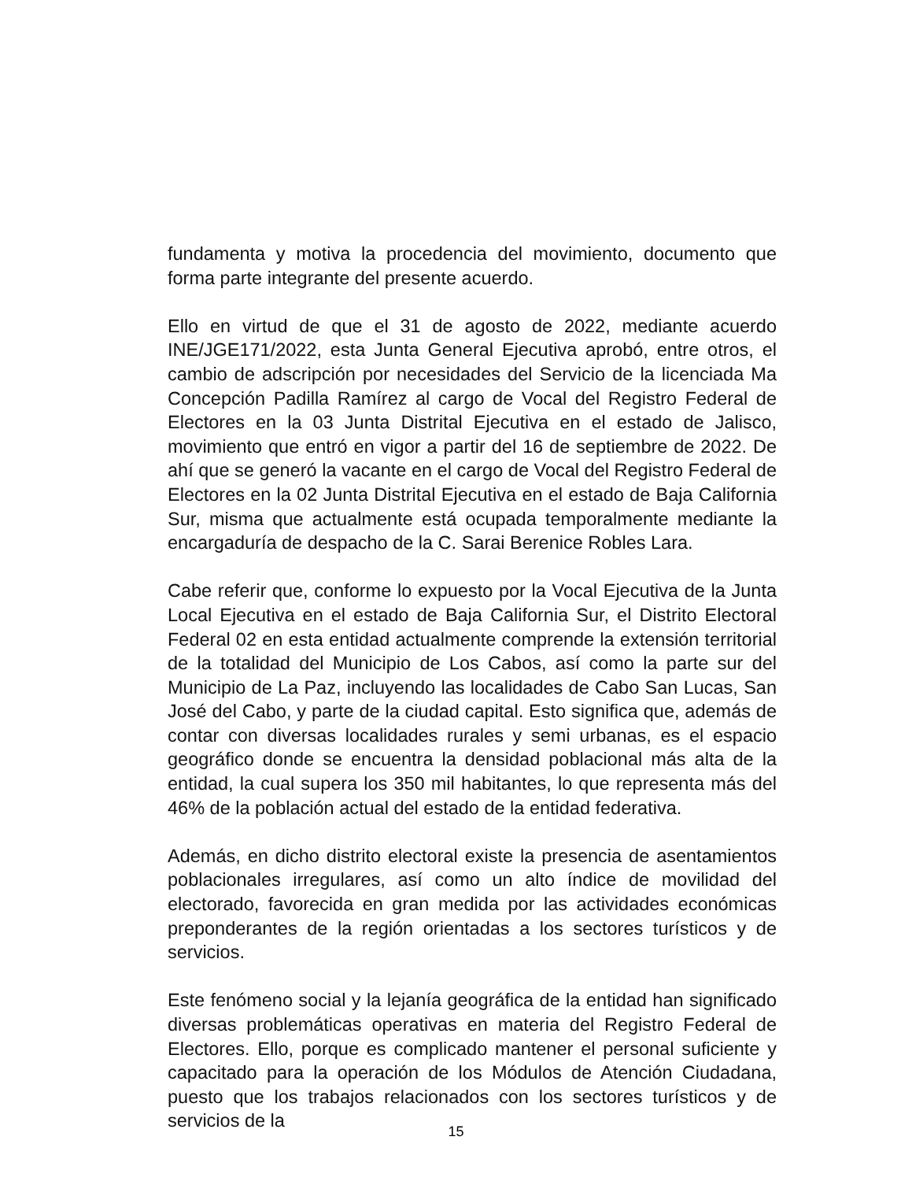fundamenta y motiva la procedencia del movimiento, documento que forma parte integrante del presente acuerdo.
Ello en virtud de que el 31 de agosto de 2022, mediante acuerdo INE/JGE171/2022, esta Junta General Ejecutiva aprobó, entre otros, el cambio de adscripción por necesidades del Servicio de la licenciada Ma Concepción Padilla Ramírez al cargo de Vocal del Registro Federal de Electores en la 03 Junta Distrital Ejecutiva en el estado de Jalisco, movimiento que entró en vigor a partir del 16 de septiembre de 2022. De ahí que se generó la vacante en el cargo de Vocal del Registro Federal de Electores en la 02 Junta Distrital Ejecutiva en el estado de Baja California Sur, misma que actualmente está ocupada temporalmente mediante la encargaduría de despacho de la C. Sarai Berenice Robles Lara.
Cabe referir que, conforme lo expuesto por la Vocal Ejecutiva de la Junta Local Ejecutiva en el estado de Baja California Sur, el Distrito Electoral Federal 02 en esta entidad actualmente comprende la extensión territorial de la totalidad del Municipio de Los Cabos, así como la parte sur del Municipio de La Paz, incluyendo las localidades de Cabo San Lucas, San José del Cabo, y parte de la ciudad capital. Esto significa que, además de contar con diversas localidades rurales y semi urbanas, es el espacio geográfico donde se encuentra la densidad poblacional más alta de la entidad, la cual supera los 350 mil habitantes, lo que representa más del 46% de la población actual del estado de la entidad federativa.
Además, en dicho distrito electoral existe la presencia de asentamientos poblacionales irregulares, así como un alto índice de movilidad del electorado, favorecida en gran medida por las actividades económicas preponderantes de la región orientadas a los sectores turísticos y de servicios.
Este fenómeno social y la lejanía geográfica de la entidad han significado diversas problemáticas operativas en materia del Registro Federal de Electores. Ello, porque es complicado mantener el personal suficiente y capacitado para la operación de los Módulos de Atención Ciudadana, puesto que los trabajos relacionados con los sectores turísticos y de servicios de la
15